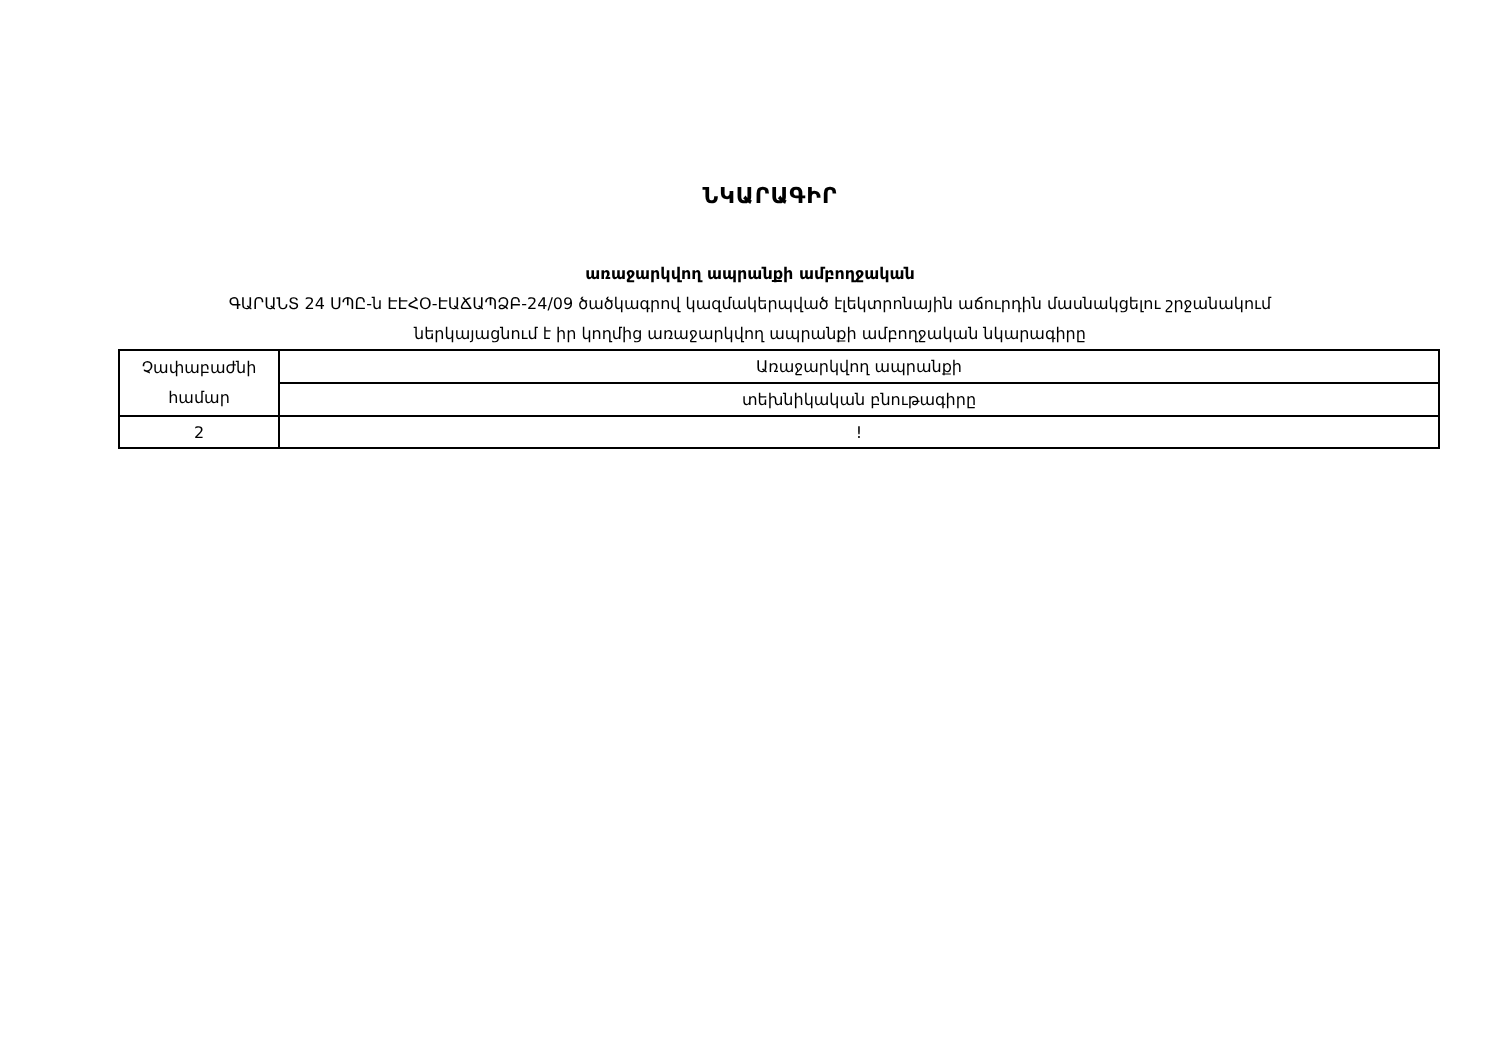ՆԿԱՐԱԳԻՐ
առաջարկվող ապրանքի ամբողջական
ԳԱՐԱՆՏ 24 ՍՊԸ-ն ԷԷՀՕ-ԷԱՃԱՊՁԲ-24/09 ծածկագրով կազմակերպված էլեկտրոնային աճուրդին մասնակցելու շրջանակում
ներկայացնում է իր կողմից առաջարկվող ապրանքի ամբողջական նկարագիրը
| Չափաբաժնի համար | Առաջարկվող ապրանքի |
| | տեխնիկական բնութագիրը |
| 2 | ! |